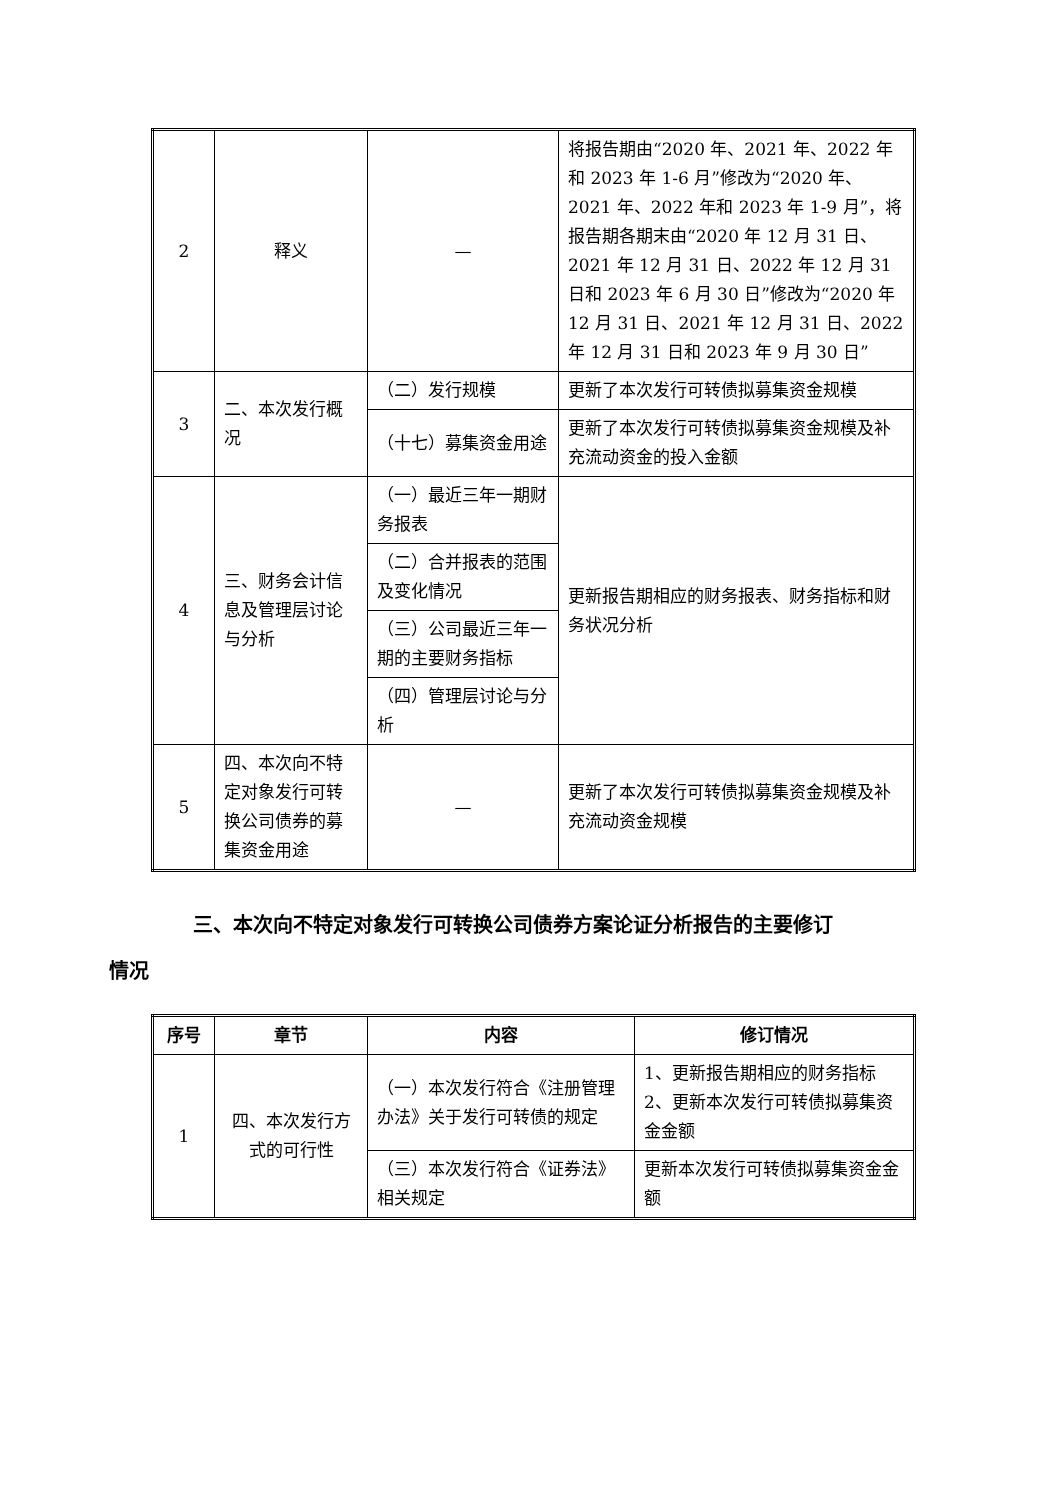| 2 | 释义 | — | 将报告期由“2020 年、2021 年、2022 年和 2023 年 1-6 月”修改为“2020 年、2021 年、2022 年和 2023 年 1-9 月”，将报告期各期末由“2020 年 12 月 31 日、2021 年 12 月 31 日、2022 年 12 月 31 日和 2023 年 6 月 30 日”修改为“2020 年 12 月 31 日、2021 年 12 月 31 日、2022 年 12 月 31 日和 2023 年 9 月 30 日” |
| 3 | 二、本次发行概况 | （二）发行规模 | 更新了本次发行可转债拟募集资金规模 |
| | | （十七）募集资金用途 | 更新了本次发行可转债拟募集资金规模及补充流动资金的投入金额 |
| 4 | 三、财务会计信息及管理层讨论与分析 | （一）最近三年一期财务报表 | 更新报告期相应的财务报表、财务指标和财务状况分析 |
| | | （二）合并报表的范围及变化情况 | |
| | | （三）公司最近三年一期的主要财务指标 | |
| | | （四）管理层讨论与分析 | |
| 5 | 四、本次向不特定对象发行可转换公司债券的募集资金用途 | — | 更新了本次发行可转债拟募集资金规模及补充流动资金规模 |
三、本次向不特定对象发行可转换公司债券方案论证分析报告的主要修订
情况
| 序号 | 章节 | 内容 | 修订情况 |
| --- | --- | --- | --- |
| 1 | 四、本次发行方式的可行性 | （一）本次发行符合《注册管理办法》关于发行可转债的规定 | 1、更新报告期相应的财务指标 2、更新本次发行可转债拟募集资金金额 |
| | | （三）本次发行符合《证券法》相关规定 | 更新本次发行可转债拟募集资金金额 |